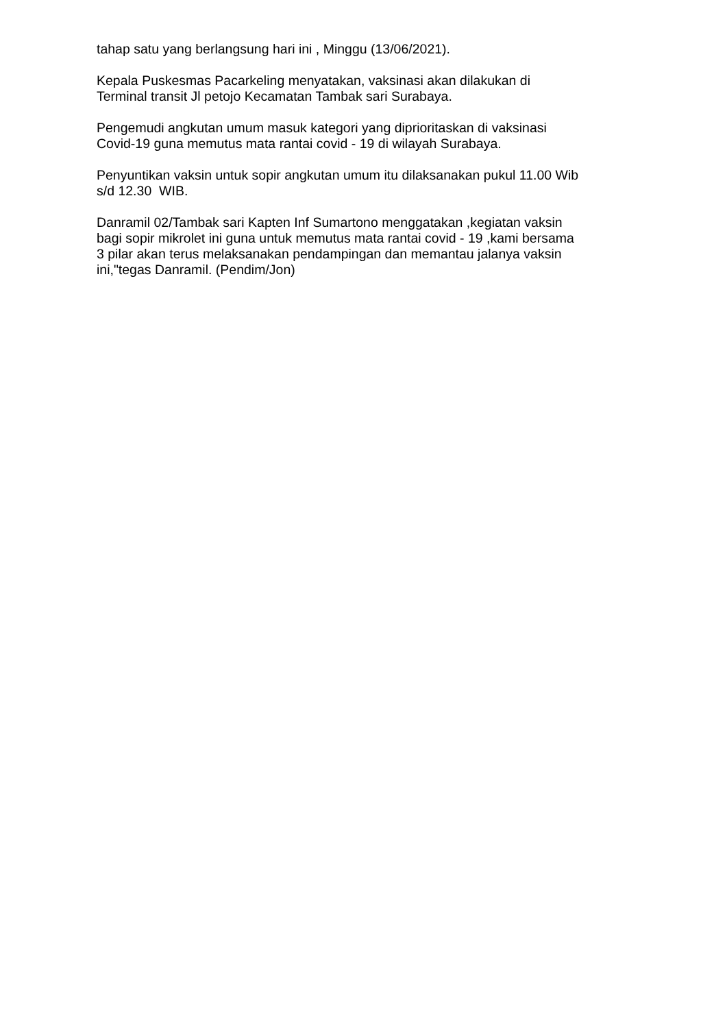tahap satu yang berlangsung hari ini , Minggu (13/06/2021).
Kepala Puskesmas Pacarkeling menyatakan, vaksinasi akan dilakukan di
Terminal transit Jl petojo Kecamatan Tambak sari Surabaya.
Pengemudi angkutan umum masuk kategori yang diprioritaskan di vaksinasi
Covid-19 guna memutus mata rantai covid - 19 di wilayah Surabaya.
Penyuntikan vaksin untuk sopir angkutan umum itu dilaksanakan pukul 11.00 Wib
s/d 12.30 WIB.
Danramil 02/Tambak sari Kapten Inf Sumartono menggatakan ,kegiatan vaksin
bagi sopir mikrolet ini guna untuk memutus mata rantai covid - 19 ,kami bersama
3 pilar akan terus melaksanakan pendampingan dan memantau jalanya vaksin
ini,"tegas Danramil. (Pendim/Jon)